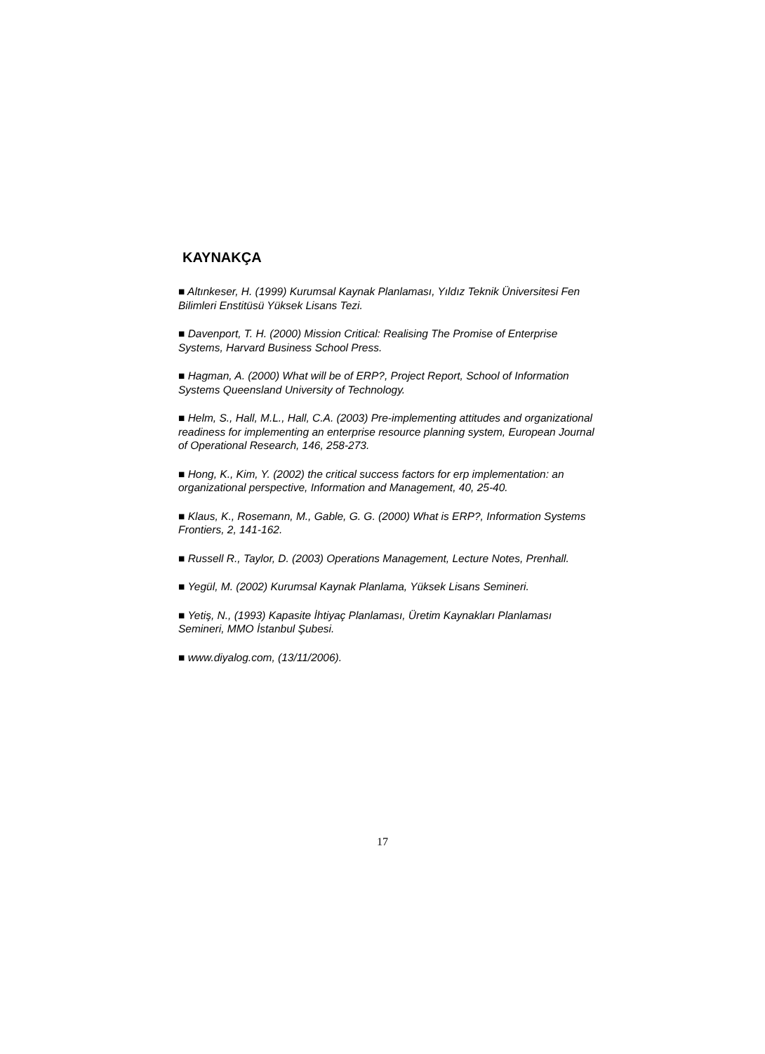KAYNAKÇA
■ Altınkeser, H. (1999) Kurumsal Kaynak Planlaması, Yıldız Teknik Üniversitesi Fen Bilimleri Enstitüsü Yüksek Lisans Tezi.
■ Davenport, T. H. (2000) Mission Critical: Realising The Promise of Enterprise Systems, Harvard Business School Press.
■ Hagman, A. (2000) What will be of ERP?, Project Report, School of Information Systems Queensland University of Technology.
■ Helm, S., Hall, M.L., Hall, C.A. (2003) Pre-implementing attitudes and organizational readiness for implementing an enterprise resource planning system, European Journal of Operational Research, 146, 258-273.
■ Hong, K., Kim, Y. (2002) the critical success factors for erp implementation: an organizational perspective, Information and Management, 40, 25-40.
■ Klaus, K., Rosemann, M., Gable, G. G. (2000) What is ERP?, Information Systems Frontiers, 2, 141-162.
■ Russell R., Taylor, D. (2003) Operations Management, Lecture Notes, Prenhall.
■ Yegül, M. (2002) Kurumsal Kaynak Planlama, Yüksek Lisans Semineri.
■ Yetiş, N., (1993) Kapasite İhtiyaç Planlaması, Üretim Kaynakları Planlaması Semineri, MMO İstanbul Şubesi.
■ www.diyalog.com, (13/11/2006).
17